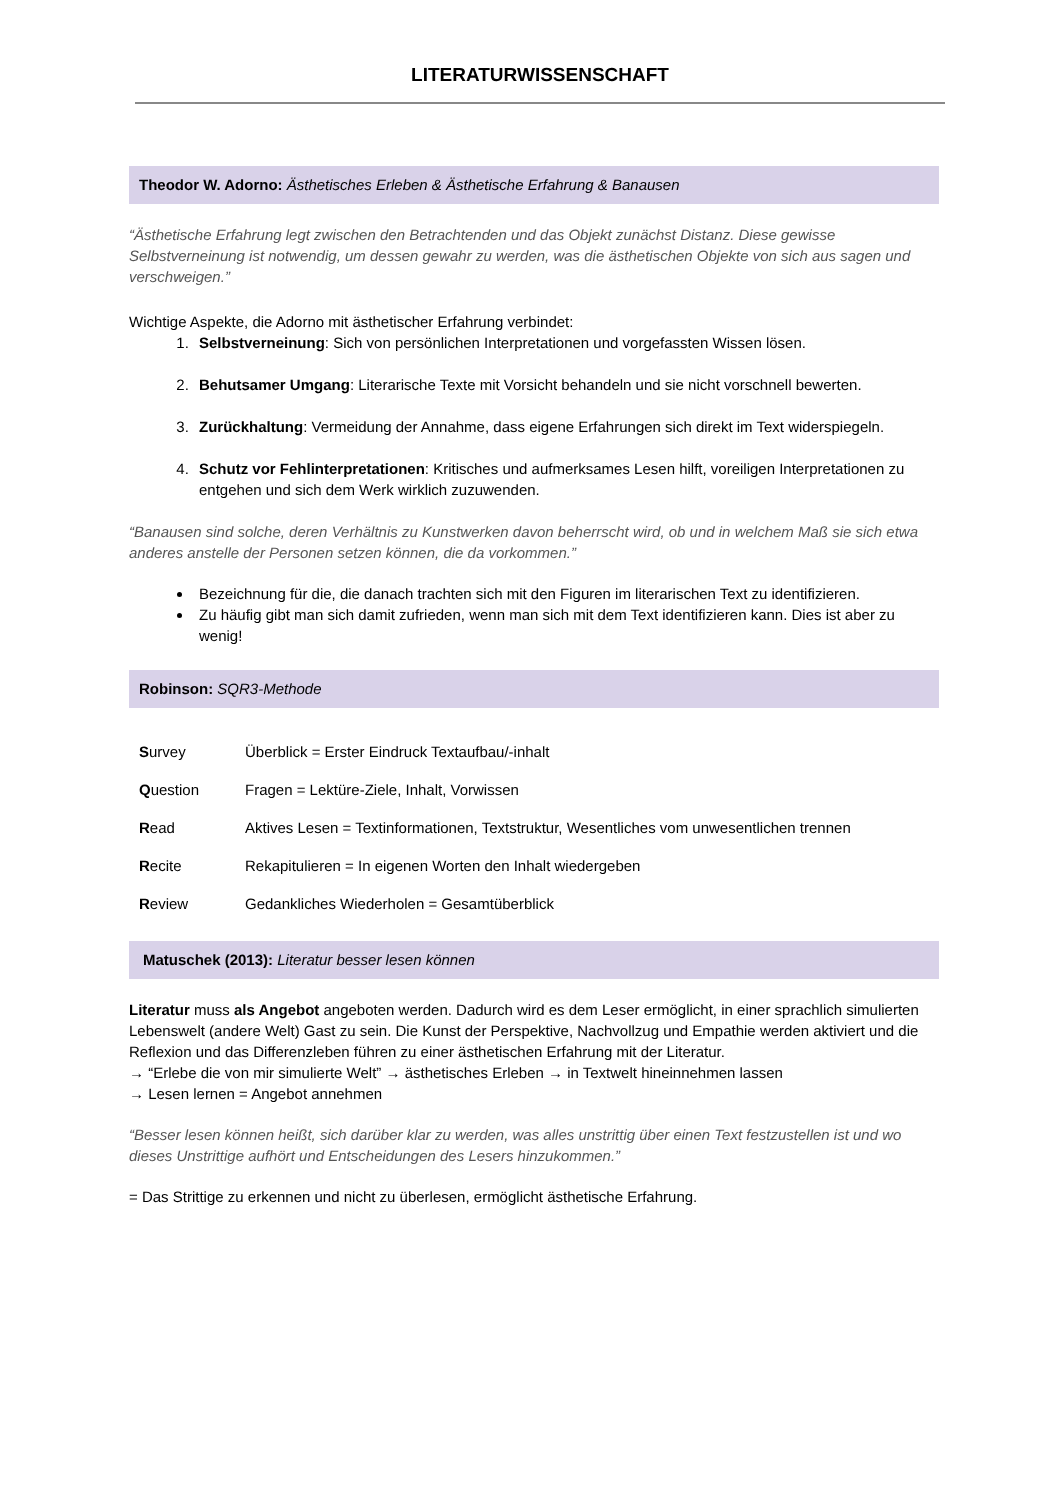LITERATURWISSENSCHAFT
Theodor W. Adorno: Ästhetisches Erleben & Ästhetische Erfahrung & Banausen
“Ästhetische Erfahrung legt zwischen den Betrachtenden und das Objekt zunächst Distanz. Diese gewisse Selbstverneinung ist notwendig, um dessen gewahr zu werden, was die ästhetischen Objekte von sich aus sagen und verschweigen.”
Wichtige Aspekte, die Adorno mit ästhetischer Erfahrung verbindet:
1. Selbstverneinung: Sich von persönlichen Interpretationen und vorgefassten Wissen lösen.
2. Behutsamer Umgang: Literarische Texte mit Vorsicht behandeln und sie nicht vorschnell bewerten.
3. Zurückhaltung: Vermeidung der Annahme, dass eigene Erfahrungen sich direkt im Text widerspiegeln.
4. Schutz vor Fehlinterpretationen: Kritisches und aufmerksames Lesen hilft, voreiligen Interpretationen zu entgehen und sich dem Werk wirklich zuzuwenden.
“Banausen sind solche, deren Verhältnis zu Kunstwerken davon beherrscht wird, ob und in welchem Maß sie sich etwa anderes anstelle der Personen setzen können, die da vorkommen.”
Bezeichnung für die, die danach trachten sich mit den Figuren im literarischen Text zu identifizieren.
Zu häufig gibt man sich damit zufrieden, wenn man sich mit dem Text identifizieren kann. Dies ist aber zu wenig!
Robinson: SQR3-Methode
| S urvey | Überblick = Erster Eindruck Textaufbau/-inhalt |
| Q uestion | Fragen = Lektüre-Ziele, Inhalt, Vorwissen |
| R ead | Aktives Lesen = Textinformationen, Textstruktur, Wesentliches vom unwesentlichen trennen |
| R ecite | Rekapitulieren = In eigenen Worten den Inhalt wiedergeben |
| R eview | Gedankliches Wiederholen = Gesamtüberblick |
Matuschek (2013): Literatur besser lesen können
Literatur muss als Angebot angeboten werden. Dadurch wird es dem Leser ermöglicht, in einer sprachlich simulierten Lebenswelt (andere Welt) Gast zu sein. Die Kunst der Perspektive, Nachvollzug und Empathie werden aktiviert und die Reflexion und das Differenzleben führen zu einer ästhetischen Erfahrung mit der Literatur.
→ “Erlebe die von mir simulierte Welt” → ästhetisches Erleben → in Textwelt hineinnehmen lassen
→ Lesen lernen = Angebot annehmen
“Besser lesen können heißt, sich darüber klar zu werden, was alles unstrittig über einen Text festzustellen ist und wo dieses Unstrittige aufhört und Entscheidungen des Lesers hinzukommen.”
= Das Strittige zu erkennen und nicht zu überlesen, ermöglicht ästhetische Erfahrung.